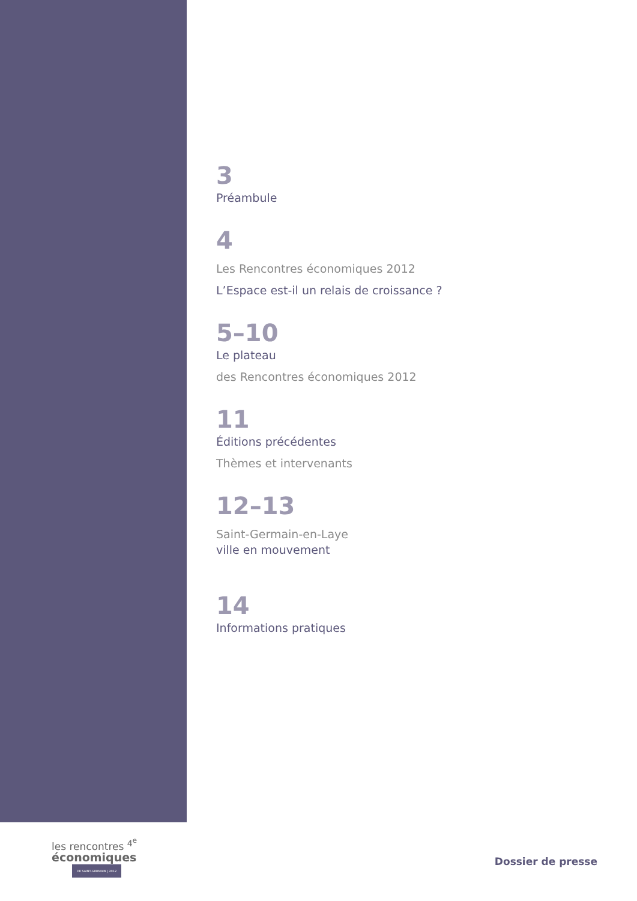3
Préambule
4
Les Rencontres économiques 2012
L’Espace est-il un relais de croissance ?
5–10
Le plateau
des Rencontres économiques 2012
11
Éditions précédentes
Thèmes et intervenants
12–13
Saint-Germain-en-Laye
ville en mouvement
14
Informations pratiques
les rencontres <sup>4<sup>e</sup></sup>
économiques
DE SAINT-GERMAIN | 2012
Dossier de presse